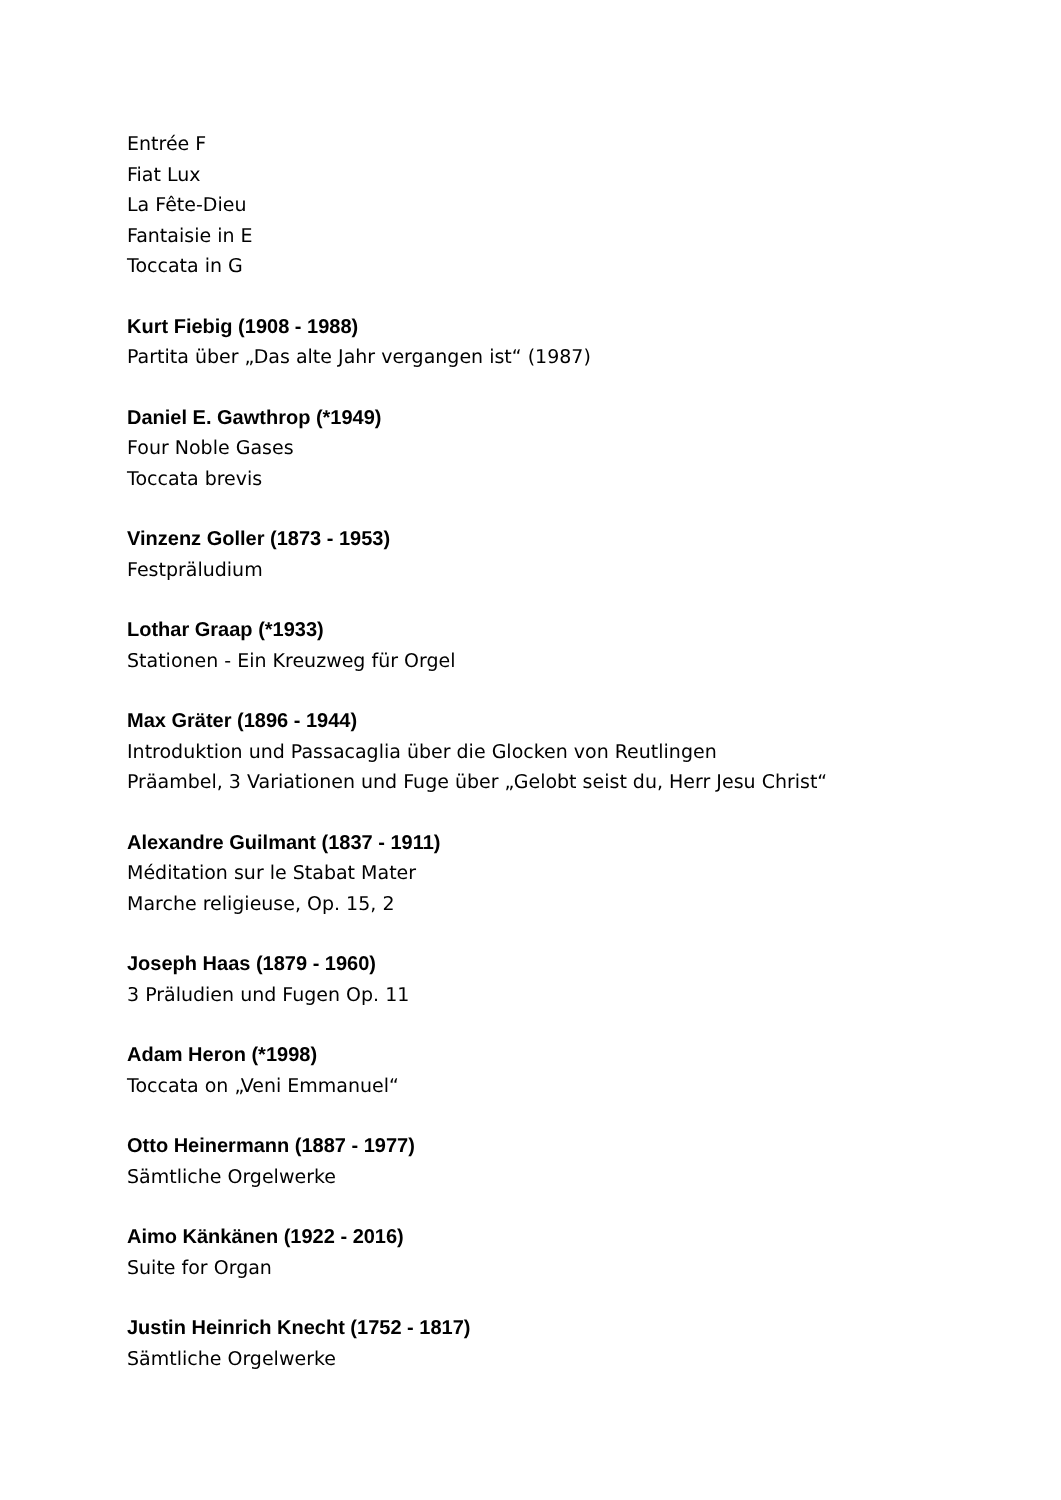Entrée F
Fiat Lux
La Fête-Dieu
Fantaisie in E
Toccata in G
Kurt Fiebig (1908 - 1988)
Partita über „Das alte Jahr vergangen ist“ (1987)
Daniel E. Gawthrop (*1949)
Four Noble Gases
Toccata brevis
Vinzenz Goller (1873 - 1953)
Festpräludium
Lothar Graap (*1933)
Stationen - Ein Kreuzweg für Orgel
Max Gräter (1896 - 1944)
Introduktion und Passacaglia über die Glocken von Reutlingen
Präambel, 3 Variationen und Fuge über „Gelobt seist du, Herr Jesu Christ“
Alexandre Guilmant (1837 - 1911)
Méditation sur le Stabat Mater
Marche religieuse, Op. 15, 2
Joseph Haas (1879 - 1960)
3 Präludien und Fugen Op. 11
Adam Heron (*1998)
Toccata on „Veni Emmanuel“
Otto Heinermann (1887 - 1977)
Sämtliche Orgelwerke
Aimo Känkänen (1922 - 2016)
Suite for Organ
Justin Heinrich Knecht (1752 - 1817)
Sämtliche Orgelwerke